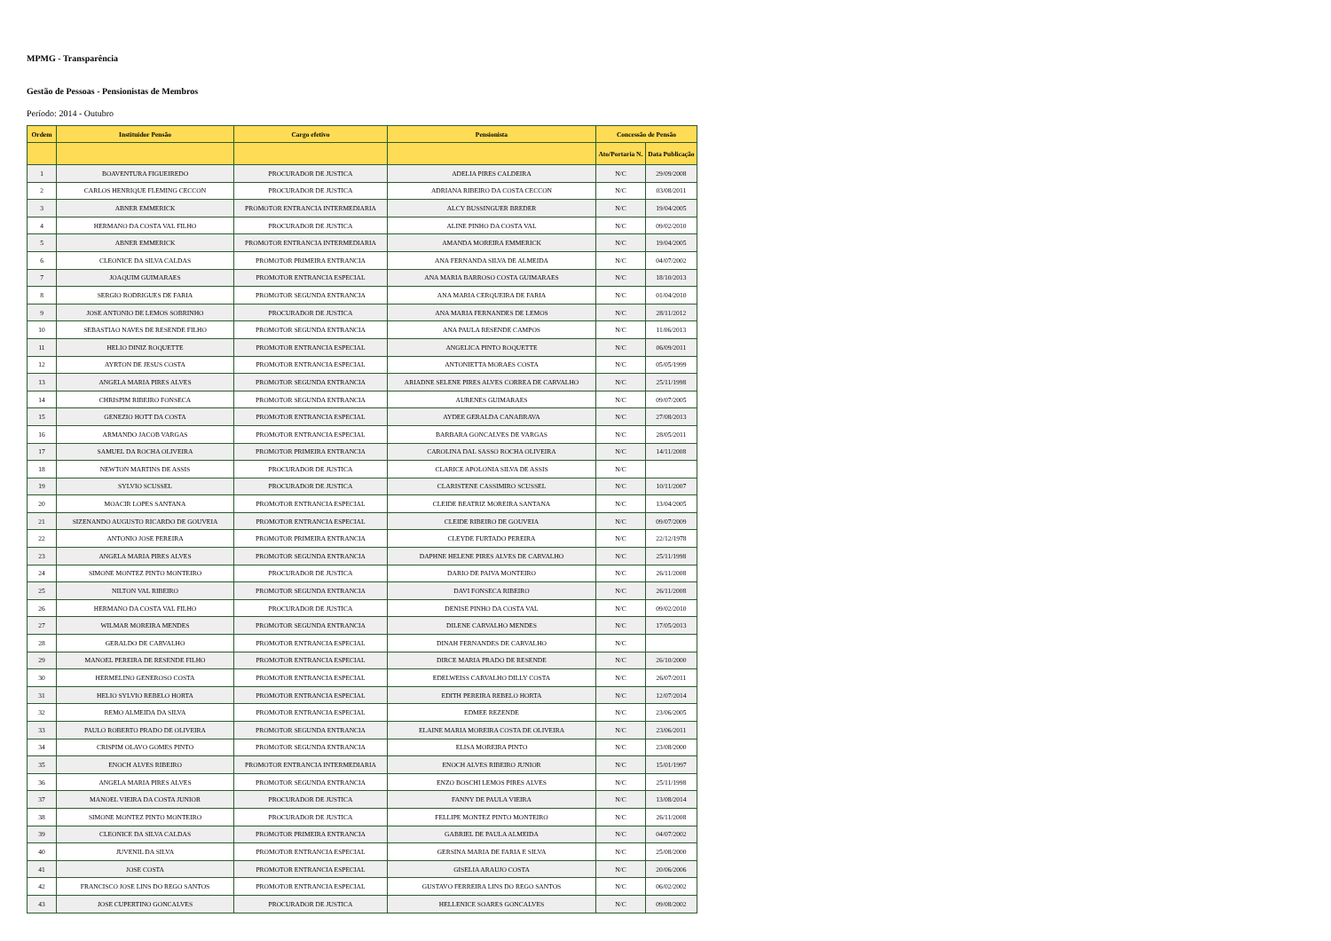MPMG - Transparência
Gestão de Pessoas - Pensionistas de Membros
Período: 2014 - Outubro
| Ordem | Instituidor Pensão | Cargo efetivo | Pensionista | Concessão de Pensão | |
| --- | --- | --- | --- | --- | --- |
| | | | | Ato/Portaria N. | Data Publicação |
| 1 | BOAVENTURA FIGUEIREDO | PROCURADOR DE JUSTICA | ADELIA PIRES CALDEIRA | N/C | 29/09/2008 |
| 2 | CARLOS HENRIQUE FLEMING CECCON | PROCURADOR DE JUSTICA | ADRIANA RIBEIRO DA COSTA CECCON | N/C | 03/08/2011 |
| 3 | ABNER EMMERICK | PROMOTOR ENTRANCIA INTERMEDIARIA | ALCY BUSSINGUER BREDER | N/C | 19/04/2005 |
| 4 | HERMANO DA COSTA VAL FILHO | PROCURADOR DE JUSTICA | ALINE PINHO DA COSTA VAL | N/C | 09/02/2010 |
| 5 | ABNER EMMERICK | PROMOTOR ENTRANCIA INTERMEDIARIA | AMANDA MOREIRA EMMERICK | N/C | 19/04/2005 |
| 6 | CLEONICE DA SILVA CALDAS | PROMOTOR PRIMEIRA ENTRANCIA | ANA FERNANDA SILVA DE ALMEIDA | N/C | 04/07/2002 |
| 7 | JOAQUIM GUIMARAES | PROMOTOR ENTRANCIA ESPECIAL | ANA MARIA BARROSO COSTA GUIMARAES | N/C | 18/10/2013 |
| 8 | SERGIO RODRIGUES DE FARIA | PROMOTOR SEGUNDA ENTRANCIA | ANA MARIA CERQUEIRA DE FARIA | N/C | 01/04/2010 |
| 9 | JOSE ANTONIO DE LEMOS SOBRINHO | PROCURADOR DE JUSTICA | ANA MARIA FERNANDES DE LEMOS | N/C | 28/11/2012 |
| 10 | SEBASTIAO NAVES DE RESENDE FILHO | PROMOTOR SEGUNDA ENTRANCIA | ANA PAULA RESENDE CAMPOS | N/C | 11/06/2013 |
| 11 | HELIO DINIZ ROQUETTE | PROMOTOR ENTRANCIA ESPECIAL | ANGELICA PINTO ROQUETTE | N/C | 06/09/2011 |
| 12 | AYRTON DE JESUS COSTA | PROMOTOR ENTRANCIA ESPECIAL | ANTONIETTA MORAES COSTA | N/C | 05/05/1999 |
| 13 | ANGELA MARIA PIRES ALVES | PROMOTOR SEGUNDA ENTRANCIA | ARIADNE SELENE PIRES ALVES CORREA DE CARVALHO | N/C | 25/11/1998 |
| 14 | CHRISPIM RIBEIRO FONSECA | PROMOTOR SEGUNDA ENTRANCIA | AURENES GUIMARAES | N/C | 09/07/2005 |
| 15 | GENEZIO HOTT DA COSTA | PROMOTOR ENTRANCIA ESPECIAL | AYDEE GERALDA CANABRAVA | N/C | 27/08/2013 |
| 16 | ARMANDO JACOB VARGAS | PROMOTOR ENTRANCIA ESPECIAL | BARBARA GONCALVES DE VARGAS | N/C | 28/05/2011 |
| 17 | SAMUEL DA ROCHA OLIVEIRA | PROMOTOR PRIMEIRA ENTRANCIA | CAROLINA DAL SASSO ROCHA OLIVEIRA | N/C | 14/11/2008 |
| 18 | NEWTON MARTINS DE ASSIS | PROCURADOR DE JUSTICA | CLARICE APOLONIA SILVA DE ASSIS | N/C | |
| 19 | SYLVIO SCUSSEL | PROCURADOR DE JUSTICA | CLARISTENE CASSIMIRO SCUSSEL | N/C | 10/11/2007 |
| 20 | MOACIR LOPES SANTANA | PROMOTOR ENTRANCIA ESPECIAL | CLEIDE BEATRIZ MOREIRA SANTANA | N/C | 13/04/2005 |
| 21 | SIZENANDO AUGUSTO RICARDO DE GOUVEIA | PROMOTOR ENTRANCIA ESPECIAL | CLEIDE RIBEIRO DE GOUVEIA | N/C | 09/07/2009 |
| 22 | ANTONIO JOSE PEREIRA | PROMOTOR PRIMEIRA ENTRANCIA | CLEYDE FURTADO PEREIRA | N/C | 22/12/1978 |
| 23 | ANGELA MARIA PIRES ALVES | PROMOTOR SEGUNDA ENTRANCIA | DAPHNE HELENE PIRES ALVES DE CARVALHO | N/C | 25/11/1998 |
| 24 | SIMONE MONTEZ PINTO MONTEIRO | PROCURADOR DE JUSTICA | DARIO DE PAIVA MONTEIRO | N/C | 26/11/2008 |
| 25 | NILTON VAL RIBEIRO | PROMOTOR SEGUNDA ENTRANCIA | DAVI FONSECA RIBEIRO | N/C | 26/11/2008 |
| 26 | HERMANO DA COSTA VAL FILHO | PROCURADOR DE JUSTICA | DENISE PINHO DA COSTA VAL | N/C | 09/02/2010 |
| 27 | WILMAR MOREIRA MENDES | PROMOTOR SEGUNDA ENTRANCIA | DILENE CARVALHO MENDES | N/C | 17/05/2013 |
| 28 | GERALDO DE CARVALHO | PROMOTOR ENTRANCIA ESPECIAL | DINAH FERNANDES DE CARVALHO | N/C | |
| 29 | MANOEL PEREIRA DE RESENDE FILHO | PROMOTOR ENTRANCIA ESPECIAL | DIRCE MARIA PRADO DE RESENDE | N/C | 26/10/2000 |
| 30 | HERMELINO GENEROSO COSTA | PROMOTOR ENTRANCIA ESPECIAL | EDELWEISS CARVALHO DILLY COSTA | N/C | 26/07/2011 |
| 31 | HELIO SYLVIO REBELO HORTA | PROMOTOR ENTRANCIA ESPECIAL | EDITH PEREIRA REBELO HORTA | N/C | 12/07/2014 |
| 32 | REMO ALMEIDA DA SILVA | PROMOTOR ENTRANCIA ESPECIAL | EDMEE REZENDE | N/C | 23/06/2005 |
| 33 | PAULO ROBERTO PRADO DE OLIVEIRA | PROMOTOR SEGUNDA ENTRANCIA | ELAINE MARIA MOREIRA COSTA DE OLIVEIRA | N/C | 23/06/2011 |
| 34 | CRISPIM OLAVO GOMES PINTO | PROMOTOR SEGUNDA ENTRANCIA | ELISA MOREIRA PINTO | N/C | 23/08/2000 |
| 35 | ENOCH ALVES RIBEIRO | PROMOTOR ENTRANCIA INTERMEDIARIA | ENOCH ALVES RIBEIRO JUNIOR | N/C | 15/01/1997 |
| 36 | ANGELA MARIA PIRES ALVES | PROMOTOR SEGUNDA ENTRANCIA | ENZO BOSCHI LEMOS PIRES ALVES | N/C | 25/11/1998 |
| 37 | MANOEL VIEIRA DA COSTA JUNIOR | PROCURADOR DE JUSTICA | FANNY DE PAULA VIEIRA | N/C | 13/08/2014 |
| 38 | SIMONE MONTEZ PINTO MONTEIRO | PROCURADOR DE JUSTICA | FELLIPE MONTEZ PINTO MONTEIRO | N/C | 26/11/2008 |
| 39 | CLEONICE DA SILVA CALDAS | PROMOTOR PRIMEIRA ENTRANCIA | GABRIEL DE PAULA ALMEIDA | N/C | 04/07/2002 |
| 40 | JUVENIL DA SILVA | PROMOTOR ENTRANCIA ESPECIAL | GERSINA MARIA DE FARIA E SILVA | N/C | 25/08/2000 |
| 41 | JOSE COSTA | PROMOTOR ENTRANCIA ESPECIAL | GISELIA ARAUJO COSTA | N/C | 20/06/2006 |
| 42 | FRANCISCO JOSE LINS DO REGO SANTOS | PROMOTOR ENTRANCIA ESPECIAL | GUSTAVO FERREIRA LINS DO REGO SANTOS | N/C | 06/02/2002 |
| 43 | JOSE CUPERTINO GONCALVES | PROCURADOR DE JUSTICA | HELLENICE SOARES GONCALVES | N/C | 09/08/2002 |